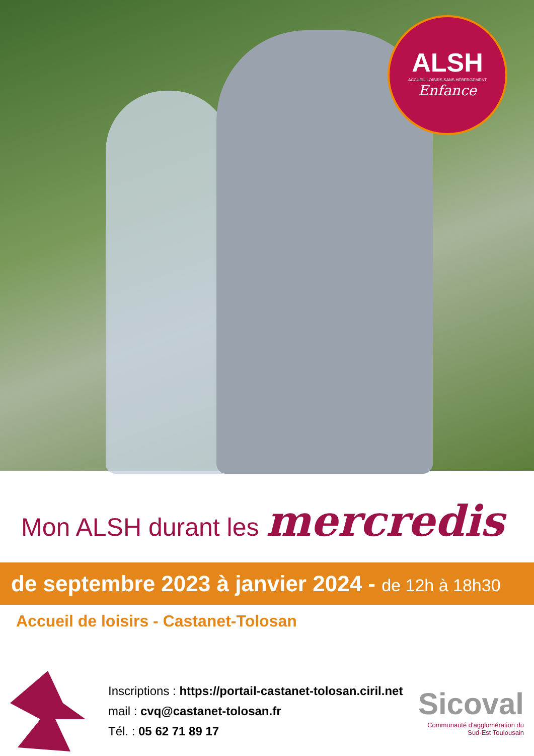ALSH
ACCUEIL LOISIRS SANS HÉBERGEMENT
Enfance
Mon ALSH durant les mercredis
de septembre 2023 à janvier 2024 - de 12h à 18h30
Accueil de loisirs - Castanet-Tolosan
Inscriptions : https://portail-castanet-tolosan.ciril.net
mail : cvq@castanet-tolosan.fr
Tél. : 05 62 71 89 17
Sicoval
Communauté d'agglomération du Sud-Est Toulousain